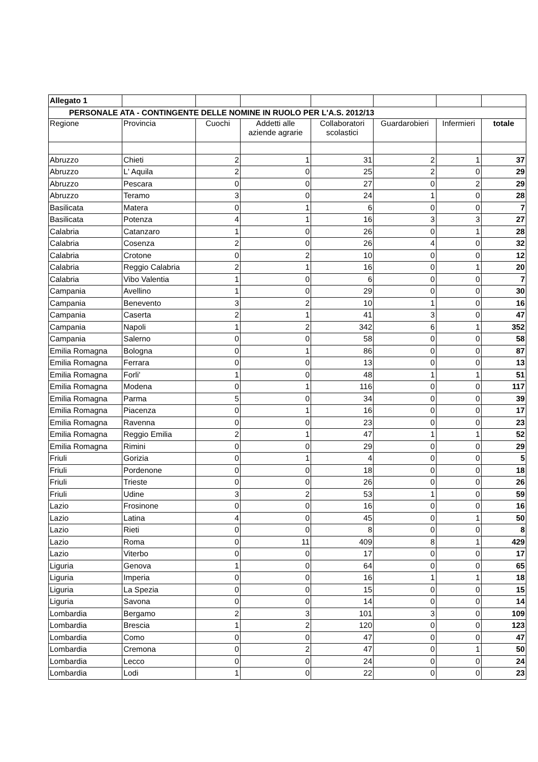| Allegato 1 | | | | | | | |
| PERSONALE ATA - CONTINGENTE DELLE NOMINE IN RUOLO PER L'A.S. 2012/13 | | | | | | | |
| Regione | Provincia | Cuochi | Addetti alle aziende agrarie | Collaboratori scolastici | Guardarobieri | Infermieri | totale |
| Abruzzo | Chieti | 2 | 1 | 31 | 2 | 1 | 37 |
| Abruzzo | L' Aquila | 2 | 0 | 25 | 2 | 0 | 29 |
| Abruzzo | Pescara | 0 | 0 | 27 | 0 | 2 | 29 |
| Abruzzo | Teramo | 3 | 0 | 24 | 1 | 0 | 28 |
| Basilicata | Matera | 0 | 1 | 6 | 0 | 0 | 7 |
| Basilicata | Potenza | 4 | 1 | 16 | 3 | 3 | 27 |
| Calabria | Catanzaro | 1 | 0 | 26 | 0 | 1 | 28 |
| Calabria | Cosenza | 2 | 0 | 26 | 4 | 0 | 32 |
| Calabria | Crotone | 0 | 2 | 10 | 0 | 0 | 12 |
| Calabria | Reggio Calabria | 2 | 1 | 16 | 0 | 1 | 20 |
| Calabria | Vibo Valentia | 1 | 0 | 6 | 0 | 0 | 7 |
| Campania | Avellino | 1 | 0 | 29 | 0 | 0 | 30 |
| Campania | Benevento | 3 | 2 | 10 | 1 | 0 | 16 |
| Campania | Caserta | 2 | 1 | 41 | 3 | 0 | 47 |
| Campania | Napoli | 1 | 2 | 342 | 6 | 1 | 352 |
| Campania | Salerno | 0 | 0 | 58 | 0 | 0 | 58 |
| Emilia Romagna | Bologna | 0 | 1 | 86 | 0 | 0 | 87 |
| Emilia Romagna | Ferrara | 0 | 0 | 13 | 0 | 0 | 13 |
| Emilia Romagna | Forli' | 1 | 0 | 48 | 1 | 1 | 51 |
| Emilia Romagna | Modena | 0 | 1 | 116 | 0 | 0 | 117 |
| Emilia Romagna | Parma | 5 | 0 | 34 | 0 | 0 | 39 |
| Emilia Romagna | Piacenza | 0 | 1 | 16 | 0 | 0 | 17 |
| Emilia Romagna | Ravenna | 0 | 0 | 23 | 0 | 0 | 23 |
| Emilia Romagna | Reggio Emilia | 2 | 1 | 47 | 1 | 1 | 52 |
| Emilia Romagna | Rimini | 0 | 0 | 29 | 0 | 0 | 29 |
| Friuli | Gorizia | 0 | 1 | 4 | 0 | 0 | 5 |
| Friuli | Pordenone | 0 | 0 | 18 | 0 | 0 | 18 |
| Friuli | Trieste | 0 | 0 | 26 | 0 | 0 | 26 |
| Friuli | Udine | 3 | 2 | 53 | 1 | 0 | 59 |
| Lazio | Frosinone | 0 | 0 | 16 | 0 | 0 | 16 |
| Lazio | Latina | 4 | 0 | 45 | 0 | 1 | 50 |
| Lazio | Rieti | 0 | 0 | 8 | 0 | 0 | 8 |
| Lazio | Roma | 0 | 11 | 409 | 8 | 1 | 429 |
| Lazio | Viterbo | 0 | 0 | 17 | 0 | 0 | 17 |
| Liguria | Genova | 1 | 0 | 64 | 0 | 0 | 65 |
| Liguria | Imperia | 0 | 0 | 16 | 1 | 1 | 18 |
| Liguria | La Spezia | 0 | 0 | 15 | 0 | 0 | 15 |
| Liguria | Savona | 0 | 0 | 14 | 0 | 0 | 14 |
| Lombardia | Bergamo | 2 | 3 | 101 | 3 | 0 | 109 |
| Lombardia | Brescia | 1 | 2 | 120 | 0 | 0 | 123 |
| Lombardia | Como | 0 | 0 | 47 | 0 | 0 | 47 |
| Lombardia | Cremona | 0 | 2 | 47 | 0 | 1 | 50 |
| Lombardia | Lecco | 0 | 0 | 24 | 0 | 0 | 24 |
| Lombardia | Lodi | 1 | 0 | 22 | 0 | 0 | 23 |